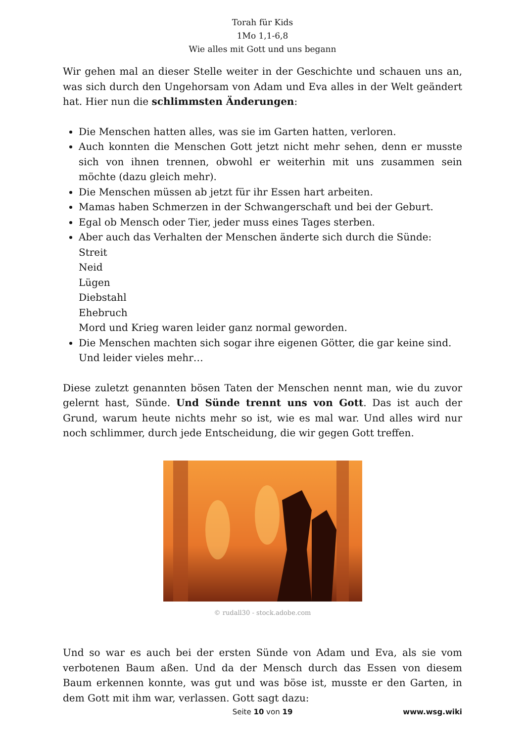Torah für Kids
1Mo 1,1-6,8
Wie alles mit Gott und uns begann
Wir gehen mal an dieser Stelle weiter in der Geschichte und schauen uns an, was sich durch den Ungehorsam von Adam und Eva alles in der Welt geändert hat. Hier nun die schlimmsten Änderungen:
Die Menschen hatten alles, was sie im Garten hatten, verloren.
Auch konnten die Menschen Gott jetzt nicht mehr sehen, denn er musste sich von ihnen trennen, obwohl er weiterhin mit uns zusammen sein möchte (dazu gleich mehr).
Die Menschen müssen ab jetzt für ihr Essen hart arbeiten.
Mamas haben Schmerzen in der Schwangerschaft und bei der Geburt.
Egal ob Mensch oder Tier, jeder muss eines Tages sterben.
Aber auch das Verhalten der Menschen änderte sich durch die Sünde:
Streit
Neid
Lügen
Diebstahl
Ehebruch
Mord und Krieg waren leider ganz normal geworden.
Die Menschen machten sich sogar ihre eigenen Götter, die gar keine sind.
Und leider vieles mehr…
Diese zuletzt genannten bösen Taten der Menschen nennt man, wie du zuvor gelernt hast, Sünde. Und Sünde trennt uns von Gott. Das ist auch der Grund, warum heute nichts mehr so ist, wie es mal war. Und alles wird nur noch schlimmer, durch jede Entscheidung, die wir gegen Gott treffen.
© rudall30 - stock.adobe.com
Und so war es auch bei der ersten Sünde von Adam und Eva, als sie vom verbotenen Baum aßen. Und da der Mensch durch das Essen von diesem Baum erkennen konnte, was gut und was böse ist, musste er den Garten, in dem Gott mit ihm war, verlassen. Gott sagt dazu:
Seite 10 von 19
www.wsg.wiki